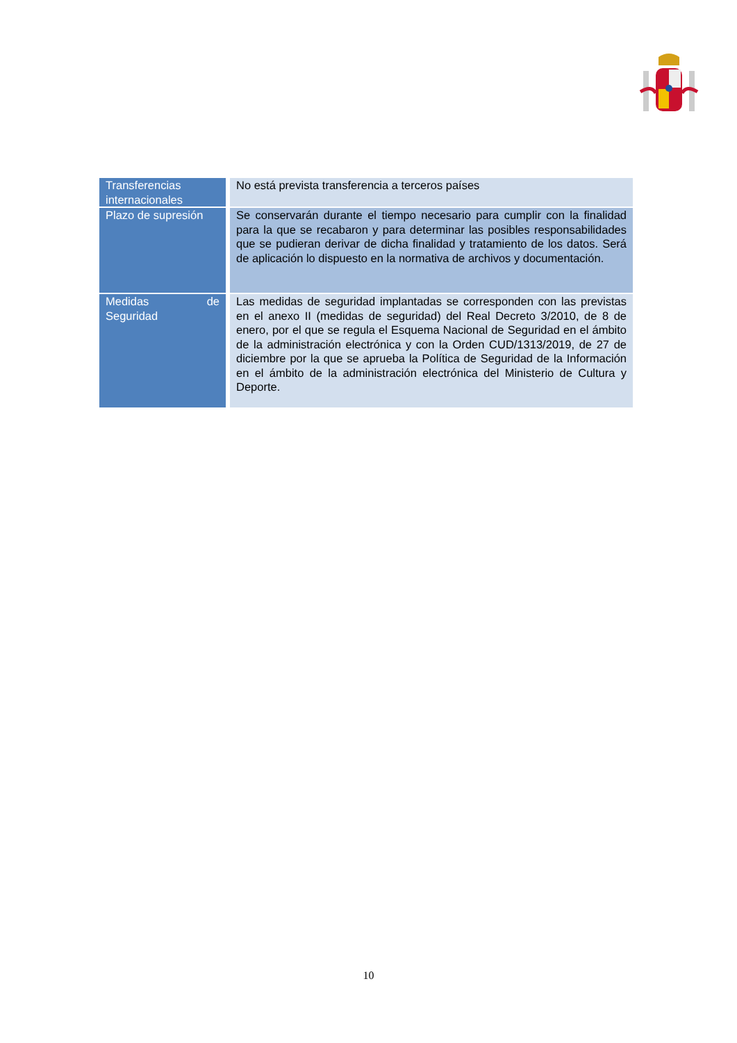| Transferencias internacionales | No está prevista transferencia a terceros países |
| Plazo de supresión | Se conservarán durante el tiempo necesario para cumplir con la finalidad para la que se recabaron y para determinar las posibles responsabilidades que se pudieran derivar de dicha finalidad y tratamiento de los datos. Será de aplicación lo dispuesto en la normativa de archivos y documentación. |
| Medidas de Seguridad | Las medidas de seguridad implantadas se corresponden con las previstas en el anexo II (medidas de seguridad) del Real Decreto 3/2010, de 8 de enero, por el que se regula el Esquema Nacional de Seguridad en el ámbito de la administración electrónica y con la Orden CUD/1313/2019, de 27 de diciembre por la que se aprueba la Política de Seguridad de la Información en el ámbito de la administración electrónica del Ministerio de Cultura y Deporte. |
10